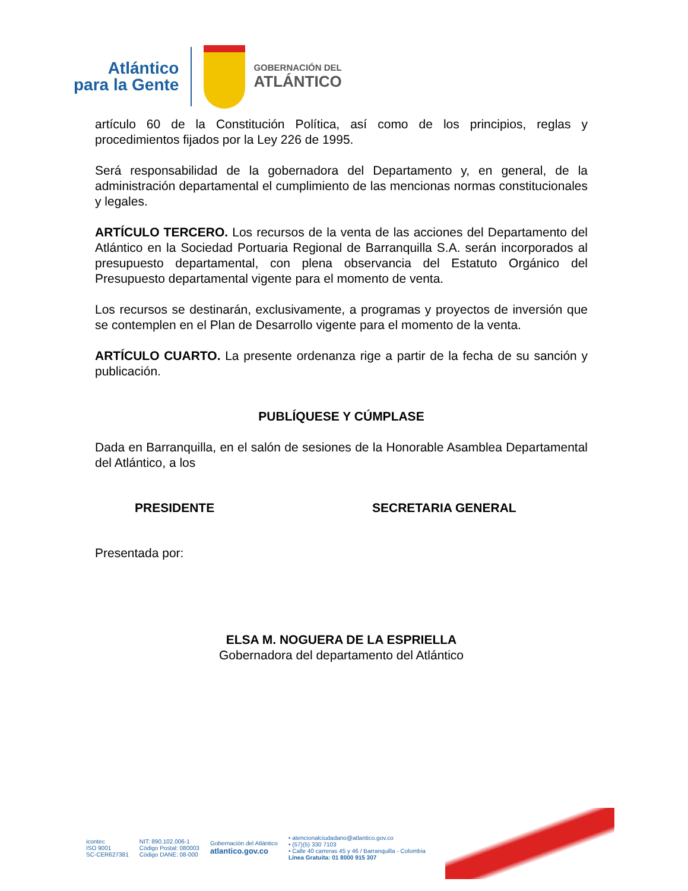Atlántico
para la Gente
GOBERNACIÓN DEL
ATLÁNTICO
artículo 60 de la Constitución Política, así como de los principios, reglas y procedimientos fijados por la Ley 226 de 1995.
Será responsabilidad de la gobernadora del Departamento y, en general, de la administración departamental el cumplimiento de las mencionas normas constitucionales y legales.
ARTÍCULO TERCERO. Los recursos de la venta de las acciones del Departamento del Atlántico en la Sociedad Portuaria Regional de Barranquilla S.A. serán incorporados al presupuesto departamental, con plena observancia del Estatuto Orgánico del Presupuesto departamental vigente para el momento de venta.
Los recursos se destinarán, exclusivamente, a programas y proyectos de inversión que se contemplen en el Plan de Desarrollo vigente para el momento de la venta.
ARTÍCULO CUARTO. La presente ordenanza rige a partir de la fecha de su sanción y publicación.
PUBLÍQUESE Y CÚMPLASE
Dada en Barranquilla, en el salón de sesiones de la Honorable Asamblea Departamental del Atlántico, a los
PRESIDENTE SECRETARIA GENERAL
Presentada por:
ELSA M. NOGUERA DE LA ESPRIELLA
Gobernadora del departamento del Atlántico
icontec
ISO 9001
SC-CER627381
NIT: 890.102.006-1
Código Postal: 080003
Código DANE: 08-000
Gobernación del Atlántico
atlantico.gov.co
• atencionalciudadano@atlantico.gov.co
• (57)(5) 330 7103
• Calle 40 carreras 45 y 46 / Barranquilla - Colombia
Línea Gratuita: 01 8000 915 307